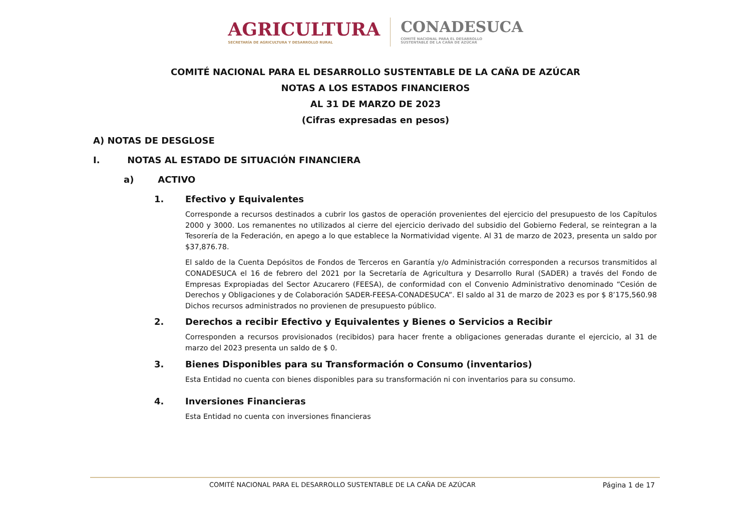AGRICULTURA
SECRETARÍA DE AGRICULTURA Y DESARROLLO RURAL
CONADESUCA
COMITÉ NACIONAL PARA EL DESARROLLO
SUSTENTABLE DE LA CAÑA DE AZÚCAR
COMITÉ NACIONAL PARA EL DESARROLLO SUSTENTABLE DE LA CAÑA DE AZÚCAR
NOTAS A LOS ESTADOS FINANCIEROS
AL 31 DE MARZO DE 2023
(Cifras expresadas en pesos)
A) NOTAS DE DESGLOSE
I. NOTAS AL ESTADO DE SITUACIÓN FINANCIERA
a) ACTIVO
1. Efectivo y Equivalentes
Corresponde a recursos destinados a cubrir los gastos de operación provenientes del ejercicio del presupuesto de los Capítulos 2000 y 3000. Los remanentes no utilizados al cierre del ejercicio derivado del subsidio del Gobierno Federal, se reintegran a la Tesorería de la Federación, en apego a lo que establece la Normatividad vigente. Al 31 de marzo de 2023, presenta un saldo por $37,876.78.
El saldo de la Cuenta Depósitos de Fondos de Terceros en Garantía y/o Administración corresponden a recursos transmitidos al CONADESUCA el 16 de febrero del 2021 por la Secretaría de Agricultura y Desarrollo Rural (SADER) a través del Fondo de Empresas Expropiadas del Sector Azucarero (FEESA), de conformidad con el Convenio Administrativo denominado “Cesión de Derechos y Obligaciones y de Colaboración SADER-FEESA-CONADESUCA”. El saldo al 31 de marzo de 2023 es por $ 8’175,560.98 Dichos recursos administrados no provienen de presupuesto público.
2. Derechos a recibir Efectivo y Equivalentes y Bienes o Servicios a Recibir
Corresponden a recursos provisionados (recibidos) para hacer frente a obligaciones generadas durante el ejercicio, al 31 de marzo del 2023 presenta un saldo de $ 0.
3. Bienes Disponibles para su Transformación o Consumo (inventarios)
Esta Entidad no cuenta con bienes disponibles para su transformación ni con inventarios para su consumo.
4. Inversiones Financieras
Esta Entidad no cuenta con inversiones financieras
COMITÉ NACIONAL PARA EL DESARROLLO SUSTENTABLE DE LA CAÑA DE AZÚCAR
Página 1 de 17